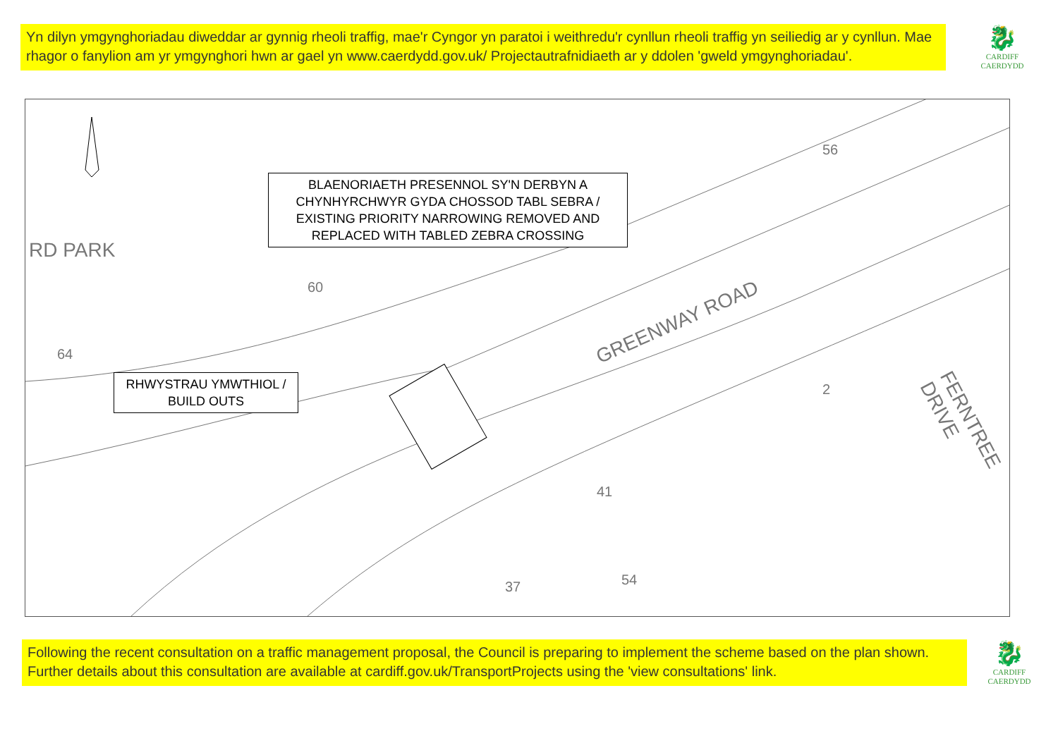Yn dilyn ymgynghoriadau diweddar ar gynnig rheoli traffig, mae'r Cyngor yn paratoi i weithredu'r cynllun rheoli traffig yn seiliedig ar y cynllun. Mae rhagor o fanylion am yr ymgynghori hwn ar gael yn www.caerdydd.gov.uk/ Projectautrafnidiaeth ar y ddolen 'gweld ymgynghoriadau'.
🐉
CARDIFF
CAERDYDD
BLAENORIAETH PRESENNOL SY'N DERBYN A CHYNHYRCHWYR GYDA CHOSSOD TABL SEBRA / EXISTING PRIORITY NARROWING REMOVED AND REPLACED WITH TABLED ZEBRA CROSSING
RHWYSTRAU YMWTHIOL / BUILD OUTS
RD PARK
GREENWAY ROAD
FERNTREE DRIVE
56
60
64
2
41
37 54
Following the recent consultation on a traffic management proposal, the Council is preparing to implement the scheme based on the plan shown. Further details about this consultation are available at cardiff.gov.uk/TransportProjects using the 'view consultations' link.
🐉
CARDIFF
CAERDYDD